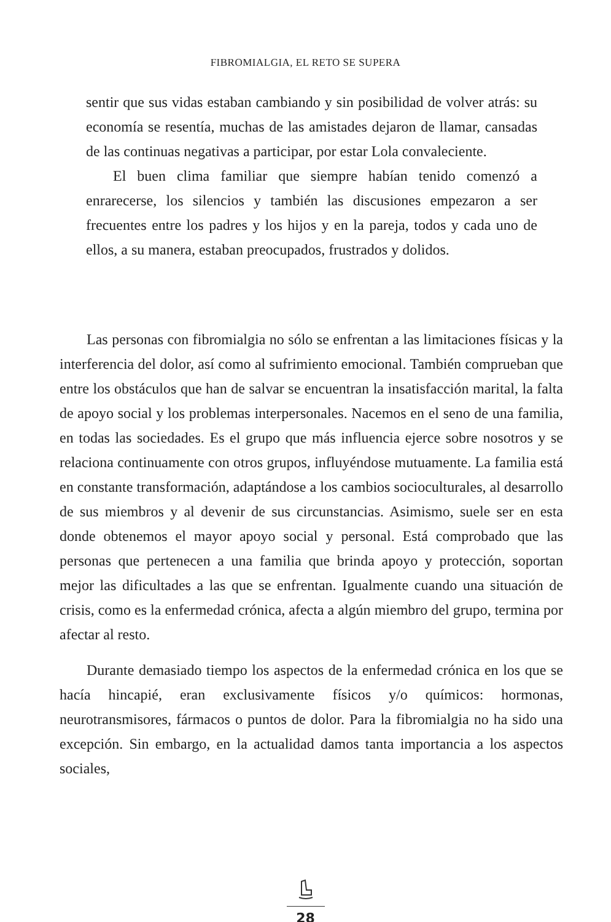FIBROMIALGIA, EL RETO SE SUPERA
sentir que sus vidas estaban cambiando y sin posibilidad de volver atrás: su economía se resentía, muchas de las amistades dejaron de llamar, cansadas de las continuas negativas a participar, por estar Lola convaleciente.
El buen clima familiar que siempre habían tenido comenzó a enrarecerse, los silencios y también las discusiones empezaron a ser frecuentes entre los padres y los hijos y en la pareja, todos y cada uno de ellos, a su manera, estaban preocupados, frustrados y dolidos.
Las personas con fibromialgia no sólo se enfrentan a las limitaciones físicas y la interferencia del dolor, así como al sufrimiento emocional. También comprueban que entre los obstáculos que han de salvar se encuentran la insatisfacción marital, la falta de apoyo social y los problemas interpersonales. Nacemos en el seno de una familia, en todas las sociedades. Es el grupo que más influencia ejerce sobre nosotros y se relaciona continuamente con otros grupos, influyéndose mutuamente. La familia está en constante transformación, adaptándose a los cambios socioculturales, al desarrollo de sus miembros y al devenir de sus circunstancias. Asimismo, suele ser en esta donde obtenemos el mayor apoyo social y personal. Está comprobado que las personas que pertenecen a una familia que brinda apoyo y protección, soportan mejor las dificultades a las que se enfrentan. Igualmente cuando una situación de crisis, como es la enfermedad crónica, afecta a algún miembro del grupo, termina por afectar al resto.
Durante demasiado tiempo los aspectos de la enfermedad crónica en los que se hacía hincapié, eran exclusivamente físicos y/o químicos: hormonas, neurotransmisores, fármacos o puntos de dolor. Para la fibromialgia no ha sido una excepción. Sin embargo, en la actualidad damos tanta importancia a los aspectos sociales,
28